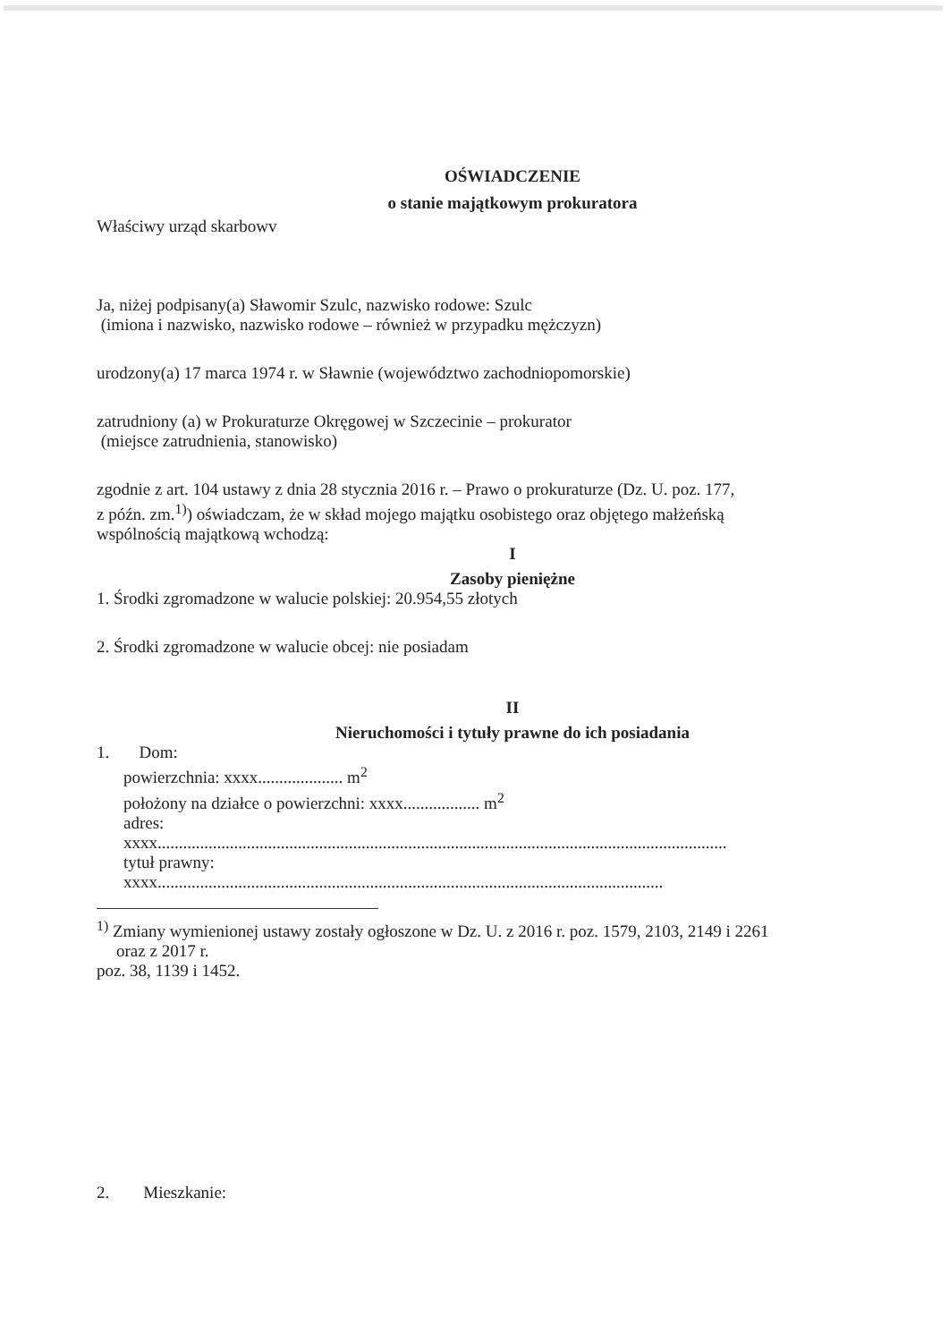OŚWIADCZENIE
o stanie majątkowym prokuratora
Właściwy urząd skarbowv
Ja, niżej podpisany(a) Sławomir Szulc, nazwisko rodowe: Szulc
(imiona i nazwisko, nazwisko rodowe – również w przypadku mężczyzn)
urodzony(a) 17 marca 1974 r. w Sławnie (województwo zachodniopomorskie)
zatrudniony (a) w Prokuraturze Okręgowej w Szczecinie – prokurator
(miejsce zatrudnienia, stanowisko)
zgodnie z art. 104 ustawy z dnia 28 stycznia 2016 r. – Prawo o prokuraturze (Dz. U. poz. 177,
z późn. zm.<sup>1)</sup>) oświadczam, że w skład mojego majątku osobistego oraz objętego małżeńską
wspólnością majątkową wchodzą:
I
Zasoby pieniężne
1. Środki zgromadzone w walucie polskiej: 20.954,55 złotych
2. Środki zgromadzone w walucie obcej: nie posiadam
II
Nieruchomości i tytuły prawne do ich posiadania
1. Dom:
powierzchnia: xxxx.................... m<sup>2</sup>
położony na działce o powierzchni: xxxx.................. m<sup>2</sup>
adres:
xxxx......................................................................................................................................
tytuł prawny:
xxxx.......................................................................................................................
<sup>1)</sup> Zmiany wymienionej ustawy zostały ogłoszone w Dz. U. z 2016 r. poz. 1579, 2103, 2149 i 2261
oraz z 2017 r.
poz. 38, 1139 i 1452.
2. Mieszkanie: